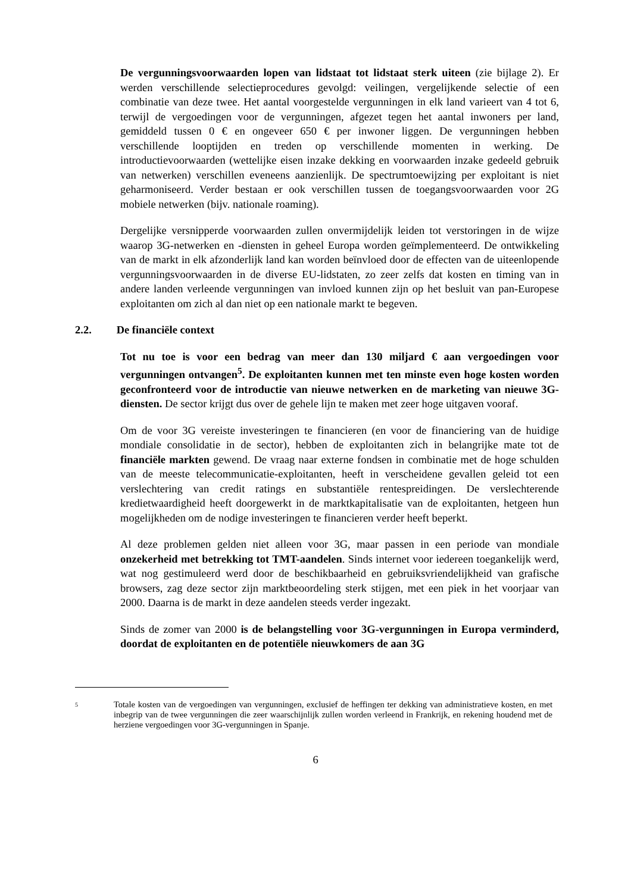De vergunningsvoorwaarden lopen van lidstaat tot lidstaat sterk uiteen (zie bijlage 2). Er werden verschillende selectieprocedures gevolgd: veilingen, vergelijkende selectie of een combinatie van deze twee. Het aantal voorgestelde vergunningen in elk land varieert van 4 tot 6, terwijl de vergoedingen voor de vergunningen, afgezet tegen het aantal inwoners per land, gemiddeld tussen 0 € en ongeveer 650 € per inwoner liggen. De vergunningen hebben verschillende looptijden en treden op verschillende momenten in werking. De introductievoorwaarden (wettelijke eisen inzake dekking en voorwaarden inzake gedeeld gebruik van netwerken) verschillen eveneens aanzienlijk. De spectrumtoewijzing per exploitant is niet geharmoniseerd. Verder bestaan er ook verschillen tussen de toegangsvoorwaarden voor 2G mobiele netwerken (bijv. nationale roaming).
Dergelijke versnipperde voorwaarden zullen onvermijdelijk leiden tot verstoringen in de wijze waarop 3G-netwerken en -diensten in geheel Europa worden geïmplementeerd. De ontwikkeling van de markt in elk afzonderlijk land kan worden beïnvloed door de effecten van de uiteenlopende vergunningsvoorwaarden in de diverse EU-lidstaten, zo zeer zelfs dat kosten en timing van in andere landen verleende vergunningen van invloed kunnen zijn op het besluit van pan-Europese exploitanten om zich al dan niet op een nationale markt te begeven.
2.2. De financiële context
Tot nu toe is voor een bedrag van meer dan 130 miljard € aan vergoedingen voor vergunningen ontvangen<sup>5</sup>. De exploitanten kunnen met ten minste even hoge kosten worden geconfronteerd voor de introductie van nieuwe netwerken en de marketing van nieuwe 3G-diensten. De sector krijgt dus over de gehele lijn te maken met zeer hoge uitgaven vooraf.
Om de voor 3G vereiste investeringen te financieren (en voor de financiering van de huidige mondiale consolidatie in de sector), hebben de exploitanten zich in belangrijke mate tot de financiële markten gewend. De vraag naar externe fondsen in combinatie met de hoge schulden van de meeste telecommunicatie-exploitanten, heeft in verscheidene gevallen geleid tot een verslechtering van credit ratings en substantiële rentespreidingen. De verslechterende kredietwaardigheid heeft doorgewerkt in de marktkapitalisatie van de exploitanten, hetgeen hun mogelijkheden om de nodige investeringen te financieren verder heeft beperkt.
Al deze problemen gelden niet alleen voor 3G, maar passen in een periode van mondiale onzekerheid met betrekking tot TMT-aandelen. Sinds internet voor iedereen toegankelijk werd, wat nog gestimuleerd werd door de beschikbaarheid en gebruiksvriendelijkheid van grafische browsers, zag deze sector zijn marktbeoordeling sterk stijgen, met een piek in het voorjaar van 2000. Daarna is de markt in deze aandelen steeds verder ingezakt.
Sinds de zomer van 2000 is de belangstelling voor 3G-vergunningen in Europa verminderd, doordat de exploitanten en de potentiële nieuwkomers de aan 3G
5
Totale kosten van de vergoedingen van vergunningen, exclusief de heffingen ter dekking van administratieve kosten, en met inbegrip van de twee vergunningen die zeer waarschijnlijk zullen worden verleend in Frankrijk, en rekening houdend met de herziene vergoedingen voor 3G-vergunningen in Spanje.
6